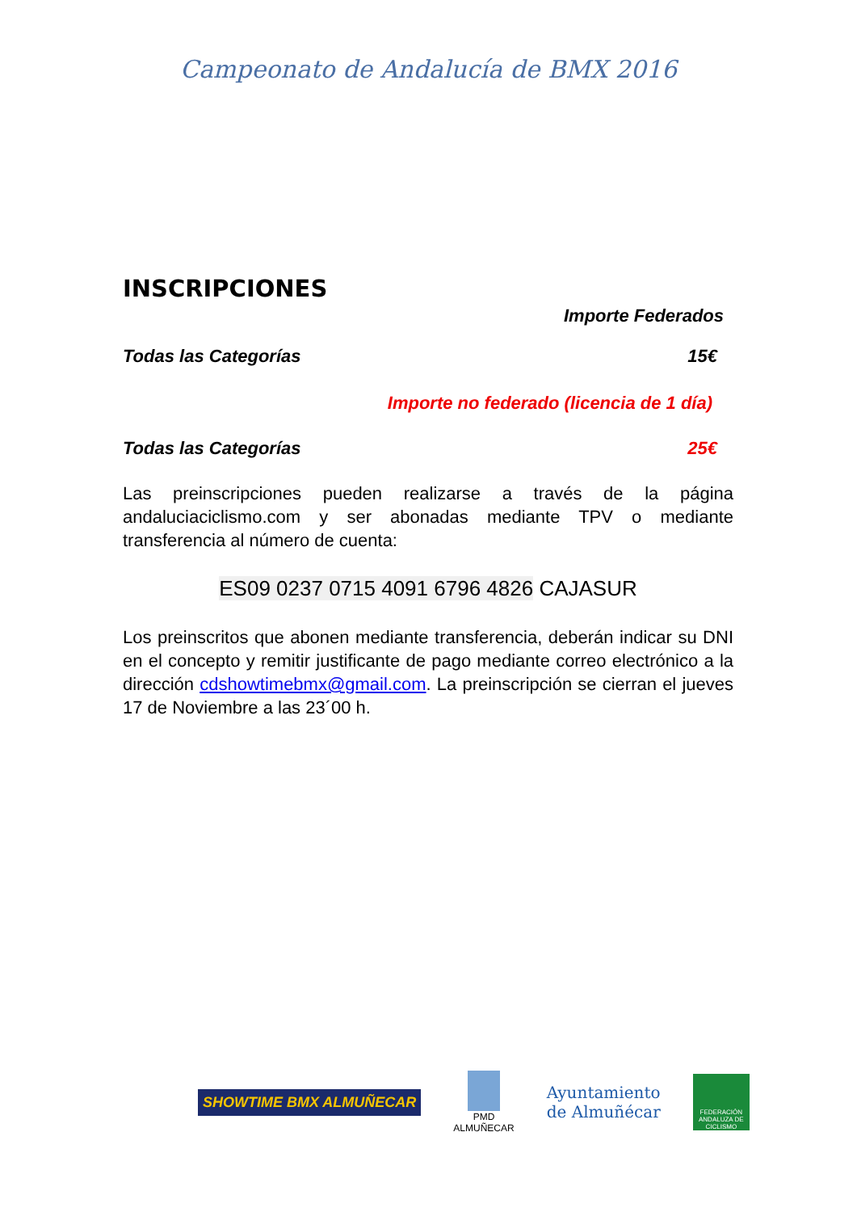Campeonato de Andalucía de BMX 2016
INSCRIPCIONES
Importe Federados
Todas las Categorías 15€
Importe no federado (licencia de 1 día)
Todas las Categorías 25€
Las preinscripciones pueden realizarse a través de la página andaluciaciclismo.com y ser abonadas mediante TPV o mediante transferencia al número de cuenta:
ES09 0237 0715 4091 6796 4826 CAJASUR
Los preinscritos que abonen mediante transferencia, deberán indicar su DNI en el concepto y remitir justificante de pago mediante correo electrónico a la dirección cdshowtimebmx@gmail.com. La preinscripción se cierran el jueves 17 de Noviembre a las 23´00 h.
SHOWTIME BMX ALMUÑECAR
PMD
ALMUÑECAR
Ayuntamiento
de Almuñécar
FEDERACIÓN ANDALUZA DE CICLISMO